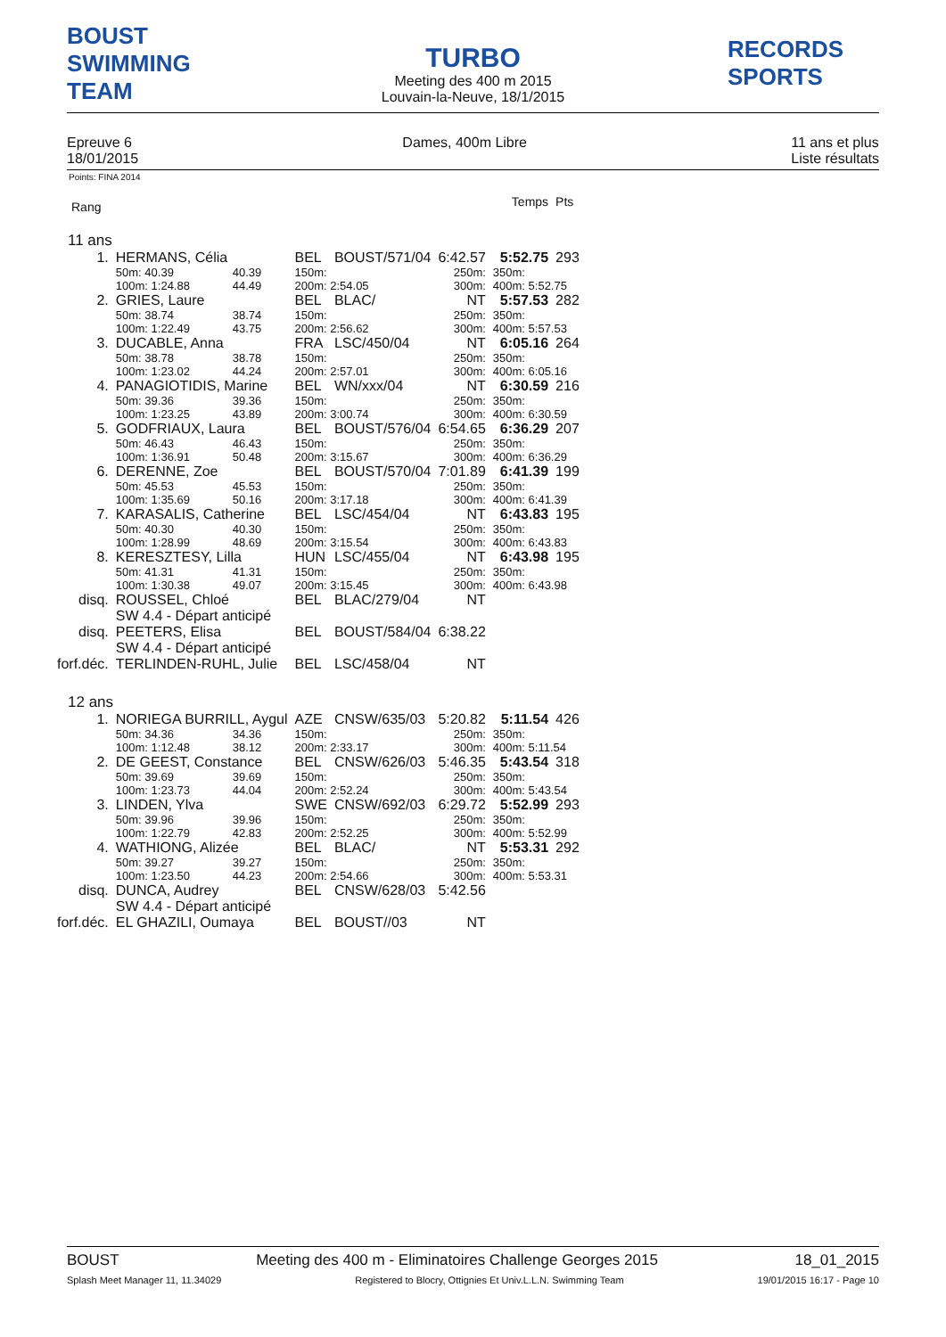BOUST
SWIMMING TEAM
TURBO
Meeting des 400 m 2015
Louvain-la-Neuve, 18/1/2015
RECORDS SPORTS
Epreuve 6
18/01/2015
Dames, 400m Libre 11 ans et plus
Liste résultats
Points: FINA 2014
| Rang | | | | | | | | Temps | Pts |
| 11 ans | | | | | | | | | |
| 1. | HERMANS, Célia | | | BEL | BOUST/571/04 | 6:42.57 | | 5:52.75 | 293 |
| | 50m: 40.39 | 40.39 | | 150m: | | 250m: | 350m: | | |
| | 100m: 1:24.88 | 44.49 | | 200m: 2:54.05 | | 300m: | 400m: 5:52.75 | | |
| 2. | GRIES, Laure | | | BEL | BLAC/ | NT | | 5:57.53 | 282 |
| | 50m: 38.74 | 38.74 | | 150m: | | 250m: | 350m: | | |
| | 100m: 1:22.49 | 43.75 | | 200m: 2:56.62 | | 300m: | 400m: 5:57.53 | | |
| 3. | DUCABLE, Anna | | | FRA | LSC/450/04 | NT | | 6:05.16 | 264 |
| | 50m: 38.78 | 38.78 | | 150m: | | 250m: | 350m: | | |
| | 100m: 1:23.02 | 44.24 | | 200m: 2:57.01 | | 300m: | 400m: 6:05.16 | | |
| 4. | PANAGIOTIDIS, Marine | | | BEL | WN/xxx/04 | NT | | 6:30.59 | 216 |
| | 50m: 39.36 | 39.36 | | 150m: | | 250m: | 350m: | | |
| | 100m: 1:23.25 | 43.89 | | 200m: 3:00.74 | | 300m: | 400m: 6:30.59 | | |
| 5. | GODFRIAUX, Laura | | | BEL | BOUST/576/04 | 6:54.65 | | 6:36.29 | 207 |
| | 50m: 46.43 | 46.43 | | 150m: | | 250m: | 350m: | | |
| | 100m: 1:36.91 | 50.48 | | 200m: 3:15.67 | | 300m: | 400m: 6:36.29 | | |
| 6. | DERENNE, Zoe | | | BEL | BOUST/570/04 | 7:01.89 | | 6:41.39 | 199 |
| | 50m: 45.53 | 45.53 | | 150m: | | 250m: | 350m: | | |
| | 100m: 1:35.69 | 50.16 | | 200m: 3:17.18 | | 300m: | 400m: 6:41.39 | | |
| 7. | KARASALIS, Catherine | | | BEL | LSC/454/04 | NT | | 6:43.83 | 195 |
| | 50m: 40.30 | 40.30 | | 150m: | | 250m: | 350m: | | |
| | 100m: 1:28.99 | 48.69 | | 200m: 3:15.54 | | 300m: | 400m: 6:43.83 | | |
| 8. | KERESZTESY, Lilla | | | HUN | LSC/455/04 | NT | | 6:43.98 | 195 |
| | 50m: 41.31 | 41.31 | | 150m: | | 250m: | 350m: | | |
| | 100m: 1:30.38 | 49.07 | | 200m: 3:15.45 | | 300m: | 400m: 6:43.98 | | |
| disq. | ROUSSEL, Chloé | | | BEL | BLAC/279/04 | NT | | | |
| | SW 4.4 - Départ anticipé | | | | | | | | |
| disq. | PEETERS, Elisa | | | BEL | BOUST/584/04 | 6:38.22 | | | |
| | SW 4.4 - Départ anticipé | | | | | | | | |
| forf.déc. | TERLINDEN-RUHL, Julie | | | BEL | LSC/458/04 | NT | | | |
| 12 ans | | | | | | | | | |
| 1. | NORIEGA BURRILL, Aygul | | | AZE | CNSW/635/03 | 5:20.82 | | 5:11.54 | 426 |
| | 50m: 34.36 | 34.36 | | 150m: | | 250m: | 350m: | | |
| | 100m: 1:12.48 | 38.12 | | 200m: 2:33.17 | | 300m: | 400m: 5:11.54 | | |
| 2. | DE GEEST, Constance | | | BEL | CNSW/626/03 | 5:46.35 | | 5:43.54 | 318 |
| | 50m: 39.69 | 39.69 | | 150m: | | 250m: | 350m: | | |
| | 100m: 1:23.73 | 44.04 | | 200m: 2:52.24 | | 300m: | 400m: 5:43.54 | | |
| 3. | LINDEN, Ylva | | | SWE | CNSW/692/03 | 6:29.72 | | 5:52.99 | 293 |
| | 50m: 39.96 | 39.96 | | 150m: | | 250m: | 350m: | | |
| | 100m: 1:22.79 | 42.83 | | 200m: 2:52.25 | | 300m: | 400m: 5:52.99 | | |
| 4. | WATHIONG, Alizée | | | BEL | BLAC/ | NT | | 5:53.31 | 292 |
| | 50m: 39.27 | 39.27 | | 150m: | | 250m: | 350m: | | |
| | 100m: 1:23.50 | 44.23 | | 200m: 2:54.66 | | 300m: | 400m: 5:53.31 | | |
| disq. | DUNCA, Audrey | | | BEL | CNSW/628/03 | 5:42.56 | | | |
| | SW 4.4 - Départ anticipé | | | | | | | | |
| forf.déc. | EL GHAZILI, Oumaya | | | BEL | BOUST//03 | NT | | | |
BOUST Meeting des 400 m - Eliminatoires Challenge Georges 2015 18_01_2015
Splash Meet Manager 11, 11.34029 Registered to Blocry, Ottignies Et Univ.L.L.N. Swimming Team 19/01/2015 16:17 - Page 10